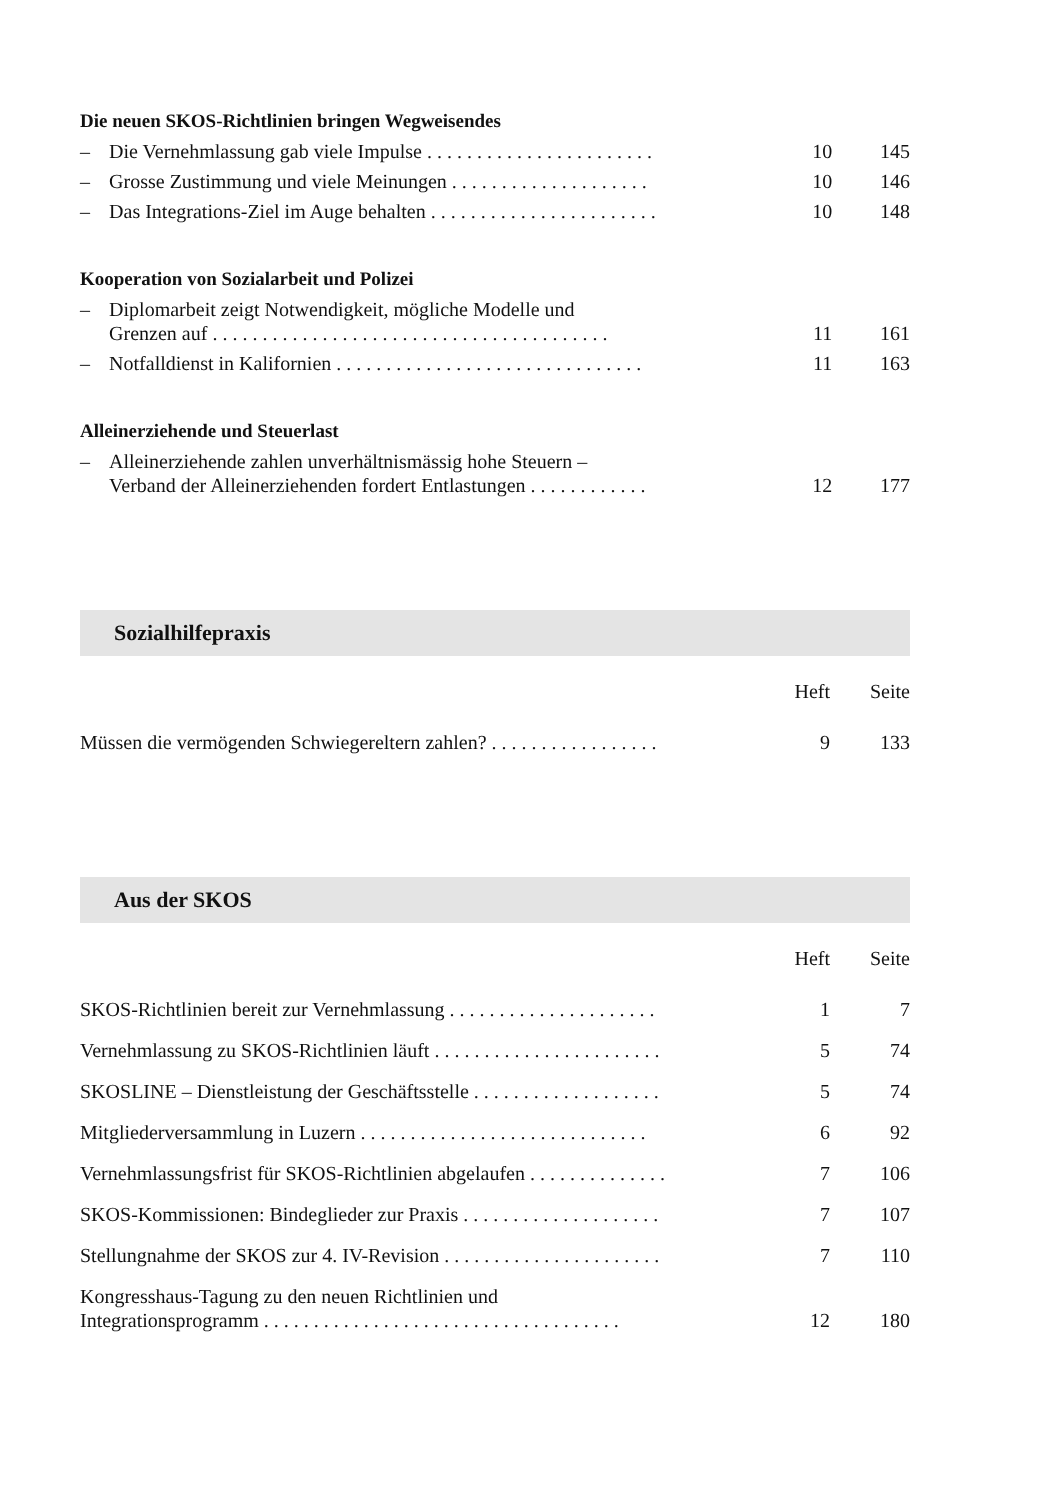Die neuen SKOS-Richtlinien bringen Wegweisendes
| – | Die Vernehmlassung gab viele Impulse . . . . . . . . . . . . . . . . . . . . . . . | 10 | 145 |
| – | Grosse Zustimmung und viele Meinungen . . . . . . . . . . . . . . . . . . . . | 10 | 146 |
| – | Das Integrations-Ziel im Auge behalten . . . . . . . . . . . . . . . . . . . . . . . | 10 | 148 |
Kooperation von Sozialarbeit und Polizei
| – | Diplomarbeit zeigt Notwendigkeit, mögliche Modelle und Grenzen auf . . . . . . . . . . . . . . . . . . . . . . . . . . . . . . . . . . . . . . . . | 11 | 161 |
| – | Notfalldienst in Kalifornien . . . . . . . . . . . . . . . . . . . . . . . . . . . . . . . | 11 | 163 |
Alleinerziehende und Steuerlast
| – | Alleinerziehende zahlen unverhältnismässig hohe Steuern – Verband der Alleinerziehenden fordert Entlastungen . . . . . . . . . . . . | 12 | 177 |
Sozialhilfepraxis
| | Heft | Seite |
| Müssen die vermögenden Schwiegereltern zahlen? . . . . . . . . . . . . . . . . . | 9 | 133 |
Aus der SKOS
| | Heft | Seite |
| SKOS-Richtlinien bereit zur Vernehmlassung . . . . . . . . . . . . . . . . . . . . . | 1 | 7 |
| Vernehmlassung zu SKOS-Richtlinien läuft . . . . . . . . . . . . . . . . . . . . . . . | 5 | 74 |
| SKOSLINE – Dienstleistung der Geschäftsstelle . . . . . . . . . . . . . . . . . . . | 5 | 74 |
| Mitgliederversammlung in Luzern . . . . . . . . . . . . . . . . . . . . . . . . . . . . . | 6 | 92 |
| Vernehmlassungsfrist für SKOS-Richtlinien abgelaufen . . . . . . . . . . . . . . | 7 | 106 |
| SKOS-Kommissionen: Bindeglieder zur Praxis . . . . . . . . . . . . . . . . . . . . | 7 | 107 |
| Stellungnahme der SKOS zur 4. IV-Revision . . . . . . . . . . . . . . . . . . . . . . | 7 | 110 |
| Kongresshaus-Tagung zu den neuen Richtlinien und Integrationsprogramm . . . . . . . . . . . . . . . . . . . . . . . . . . . . . . . . . . . . | 12 | 180 |